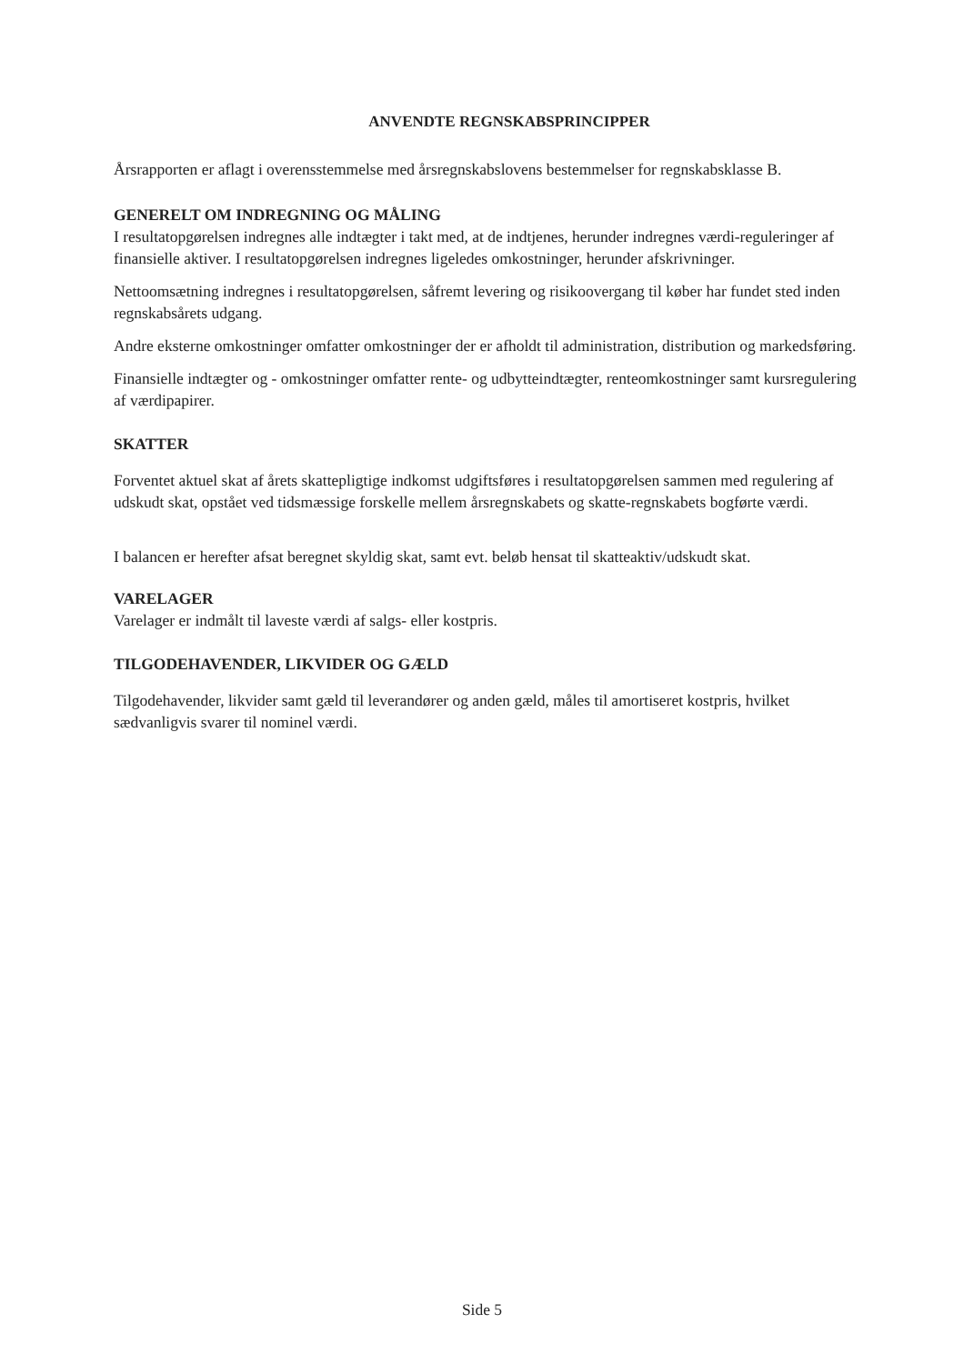ANVENDTE REGNSKABSPRINCIPPER
Årsrapporten er aflagt i overensstemmelse med årsregnskabslovens bestemmelser for regnskabsklasse B.
GENERELT OM INDREGNING OG MÅLING
I resultatopgørelsen indregnes alle indtægter i takt med, at de indtjenes, herunder indregnes værdi-reguleringer af finansielle aktiver. I resultatopgørelsen indregnes ligeledes omkostninger, herunder afskrivninger.
Nettoomsætning indregnes i resultatopgørelsen, såfremt levering og risikoovergang til køber har fundet sted inden regnskabsårets udgang.
Andre eksterne omkostninger omfatter omkostninger der er afholdt til administration, distribution og markedsføring.
Finansielle indtægter og - omkostninger omfatter rente- og udbytteindtægter, renteomkostninger samt kursregulering af værdipapirer.
SKATTER
Forventet aktuel skat af årets skattepligtige indkomst udgiftsføres i resultatopgørelsen sammen med regulering af udskudt skat, opstået ved tidsmæssige forskelle mellem årsregnskabets og skatte-regnskabets bogførte værdi.
I balancen er herefter afsat beregnet skyldig skat, samt evt. beløb hensat til skatteaktiv/udskudt skat.
VARELAGER
Varelager er indmålt til laveste værdi af salgs- eller kostpris.
TILGODEHAVENDER, LIKVIDER OG GÆLD
Tilgodehavender, likvider samt gæld til leverandører og anden gæld, måles til amortiseret kostpris, hvilket sædvanligvis svarer til nominel værdi.
Side 5